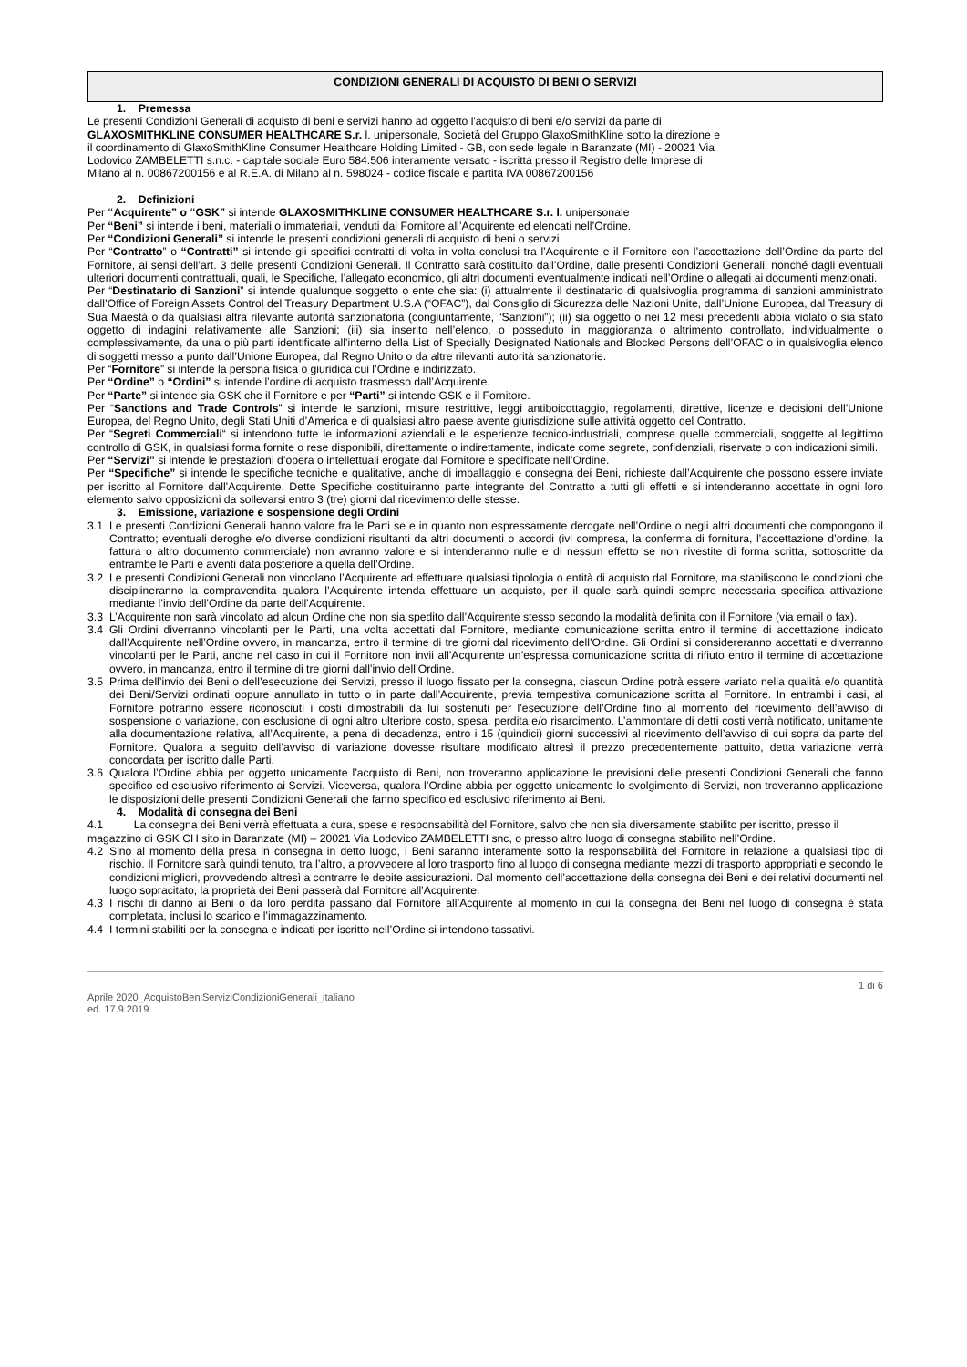CONDIZIONI GENERALI DI ACQUISTO DI BENI O SERVIZI
1. Premessa
Le presenti Condizioni Generali di acquisto di beni e servizi hanno ad oggetto l'acquisto di beni e/o servizi da parte di GLAXOSMITHKLINE CONSUMER HEALTHCARE S.r. l. unipersonale, Società del Gruppo GlaxoSmithKline sotto la direzione e il coordinamento di GlaxoSmithKline Consumer Healthcare Holding Limited - GB, con sede legale in Baranzate (MI) - 20021 Via Lodovico ZAMBELETTI s.n.c. - capitale sociale Euro 584.506 interamente versato - iscritta presso il Registro delle Imprese di Milano al n. 00867200156 e al R.E.A. di Milano al n. 598024 - codice fiscale e partita IVA 00867200156
2. Definizioni
Per “Acquirente” o “GSK” si intende GLAXOSMITHKLINE CONSUMER HEALTHCARE S.r. l. unipersonale
Per “Beni” si intende i beni, materiali o immateriali, venduti dal Fornitore all’Acquirente ed elencati nell’Ordine.
Per “Condizioni Generali” si intende le presenti condizioni generali di acquisto di beni o servizi.
Per “Contratto” o “Contratti” si intende gli specifici contratti di volta in volta conclusi tra l’Acquirente e il Fornitore con l’accettazione dell’Ordine da parte del Fornitore, ai sensi dell’art. 3 delle presenti Condizioni Generali. Il Contratto sarà costituito dall’Ordine, dalle presenti Condizioni Generali, nonché dagli eventuali ulteriori documenti contrattuali, quali, le Specifiche, l’allegato economico, gli altri documenti eventualmente indicati nell’Ordine o allegati ai documenti menzionati.
Per “Destinatario di Sanzioni” si intende qualunque soggetto o ente che sia: (i) attualmente il destinatario di qualsivoglia programma di sanzioni amministrato dall’Office of Foreign Assets Control del Treasury Department U.S.A (“OFAC”), dal Consiglio di Sicurezza delle Nazioni Unite, dall’Unione Europea, dal Treasury di Sua Maestà o da qualsiasi altra rilevante autorità sanzionatoria (congiuntamente, “Sanzioni”); (ii) sia oggetto o nei 12 mesi precedenti abbia violato o sia stato oggetto di indagini relativamente alle Sanzioni; (iii) sia inserito nell’elenco, o posseduto in maggioranza o altrimento controllato, individualmente o complessivamente, da una o più parti identificate all’interno della List of Specially Designated Nationals and Blocked Persons dell’OFAC o in qualsivoglia elenco di soggetti messo a punto dall’Unione Europea, dal Regno Unito o da altre rilevanti autorità sanzionatorie.
Per “Fornitore” si intende la persona fisica o giuridica cui l’Ordine è indirizzato.
Per “Ordine” o “Ordini” si intende l’ordine di acquisto trasmesso dall’Acquirente.
Per “Parte” si intende sia GSK che il Fornitore e per “Parti” si intende GSK e il Fornitore.
Per “Sanctions and Trade Controls” si intende le sanzioni, misure restrittive, leggi antiboicottaggio, regolamenti, direttive, licenze e decisioni dell’Unione Europea, del Regno Unito, degli Stati Uniti d’America e di qualsiasi altro paese avente giurisdizione sulle attività oggetto del Contratto.
Per “Segreti Commerciali“ si intendono tutte le informazioni aziendali e le esperienze tecnico-industriali, comprese quelle commerciali, soggette al legittimo controllo di GSK, in qualsiasi forma fornite o rese disponibili, direttamente o indirettamente, indicate come segrete, confidenziali, riservate o con indicazioni simili.
Per “Servizi” si intende le prestazioni d’opera o intellettuali erogate dal Fornitore e specificate nell’Ordine.
Per “Specifiche” si intende le specifiche tecniche e qualitative, anche di imballaggio e consegna dei Beni, richieste dall’Acquirente che possono essere inviate per iscritto al Fornitore dall’Acquirente. Dette Specifiche costituiranno parte integrante del Contratto a tutti gli effetti e si intenderanno accettate in ogni loro elemento salvo opposizioni da sollevarsi entro 3 (tre) giorni dal ricevimento delle stesse.
3. Emissione, variazione e sospensione degli Ordini
3.1 Le presenti Condizioni Generali hanno valore fra le Parti se e in quanto non espressamente derogate nell’Ordine o negli altri documenti che compongono il Contratto; eventuali deroghe e/o diverse condizioni risultanti da altri documenti o accordi (ivi compresa, la conferma di fornitura, l’accettazione d’ordine, la fattura o altro documento commerciale) non avranno valore e si intenderanno nulle e di nessun effetto se non rivestite di forma scritta, sottoscritte da entrambe le Parti e aventi data posteriore a quella dell’Ordine.
3.2 Le presenti Condizioni Generali non vincolano l’Acquirente ad effettuare qualsiasi tipologia o entità di acquisto dal Fornitore, ma stabiliscono le condizioni che disciplineranno la compravendita qualora l’Acquirente intenda effettuare un acquisto, per il quale sarà quindi sempre necessaria specifica attivazione mediante l’invio dell’Ordine da parte dell’Acquirente.
3.3 L’Acquirente non sarà vincolato ad alcun Ordine che non sia spedito dall’Acquirente stesso secondo la modalità definita con il Fornitore (via email o fax).
3.4 Gli Ordini diverranno vincolanti per le Parti, una volta accettati dal Fornitore, mediante comunicazione scritta entro il termine di accettazione indicato dall’Acquirente nell’Ordine ovvero, in mancanza, entro il termine di tre giorni dal ricevimento dell’Ordine. Gli Ordini si considereranno accettati e diverranno vincolanti per le Parti, anche nel caso in cui il Fornitore non invii all’Acquirente un’espressa comunicazione scritta di rifiuto entro il termine di accettazione ovvero, in mancanza, entro il termine di tre giorni dall’invio dell’Ordine.
3.5 Prima dell’invio dei Beni o dell’esecuzione dei Servizi, presso il luogo fissato per la consegna, ciascun Ordine potrà essere variato nella qualità e/o quantità dei Beni/Servizi ordinati oppure annullato in tutto o in parte dall’Acquirente, previa tempestiva comunicazione scritta al Fornitore. In entrambi i casi, al Fornitore potranno essere riconosciuti i costi dimostrabili da lui sostenuti per l’esecuzione dell’Ordine fino al momento del ricevimento dell’avviso di sospensione o variazione, con esclusione di ogni altro ulteriore costo, spesa, perdita e/o risarcimento. L’ammontare di detti costi verrà notificato, unitamente alla documentazione relativa, all’Acquirente, a pena di decadenza, entro i 15 (quindici) giorni successivi al ricevimento dell’avviso di cui sopra da parte del Fornitore. Qualora a seguito dell’avviso di variazione dovesse risultare modificato altresì il prezzo precedentemente pattuito, detta variazione verrà concordata per iscritto dalle Parti.
3.6 Qualora l’Ordine abbia per oggetto unicamente l’acquisto di Beni, non troveranno applicazione le previsioni delle presenti Condizioni Generali che fanno specifico ed esclusivo riferimento ai Servizi. Viceversa, qualora l’Ordine abbia per oggetto unicamente lo svolgimento di Servizi, non troveranno applicazione le disposizioni delle presenti Condizioni Generali che fanno specifico ed esclusivo riferimento ai Beni.
4. Modalità di consegna dei Beni
4.1 La consegna dei Beni verrà effettuata a cura, spese e responsabilità del Fornitore, salvo che non sia diversamente stabilito per iscritto, presso il magazzino di GSK CH sito in Baranzate (MI) – 20021 Via Lodovico ZAMBELETTI snc, o presso altro luogo di consegna stabilito nell’Ordine.
4.2 Sino al momento della presa in consegna in detto luogo, i Beni saranno interamente sotto la responsabilità del Fornitore in relazione a qualsiasi tipo di rischio. Il Fornitore sarà quindi tenuto, tra l’altro, a provvedere al loro trasporto fino al luogo di consegna mediante mezzi di trasporto appropriati e secondo le condizioni migliori, provvedendo altresì a contrarre le debite assicurazioni. Dal momento dell’accettazione della consegna dei Beni e dei relativi documenti nel luogo sopracitato, la proprietà dei Beni passerà dal Fornitore all’Acquirente.
4.3 I rischi di danno ai Beni o da loro perdita passano dal Fornitore all’Acquirente al momento in cui la consegna dei Beni nel luogo di consegna è stata completata, inclusi lo scarico e l’immagazzinamento.
4.4 I termini stabiliti per la consegna e indicati per iscritto nell’Ordine si intendono tassativi.
1 di 6
Aprile 2020_AcquistoBeniServiziCondizioniGenerali_italiano
ed. 17.9.2019